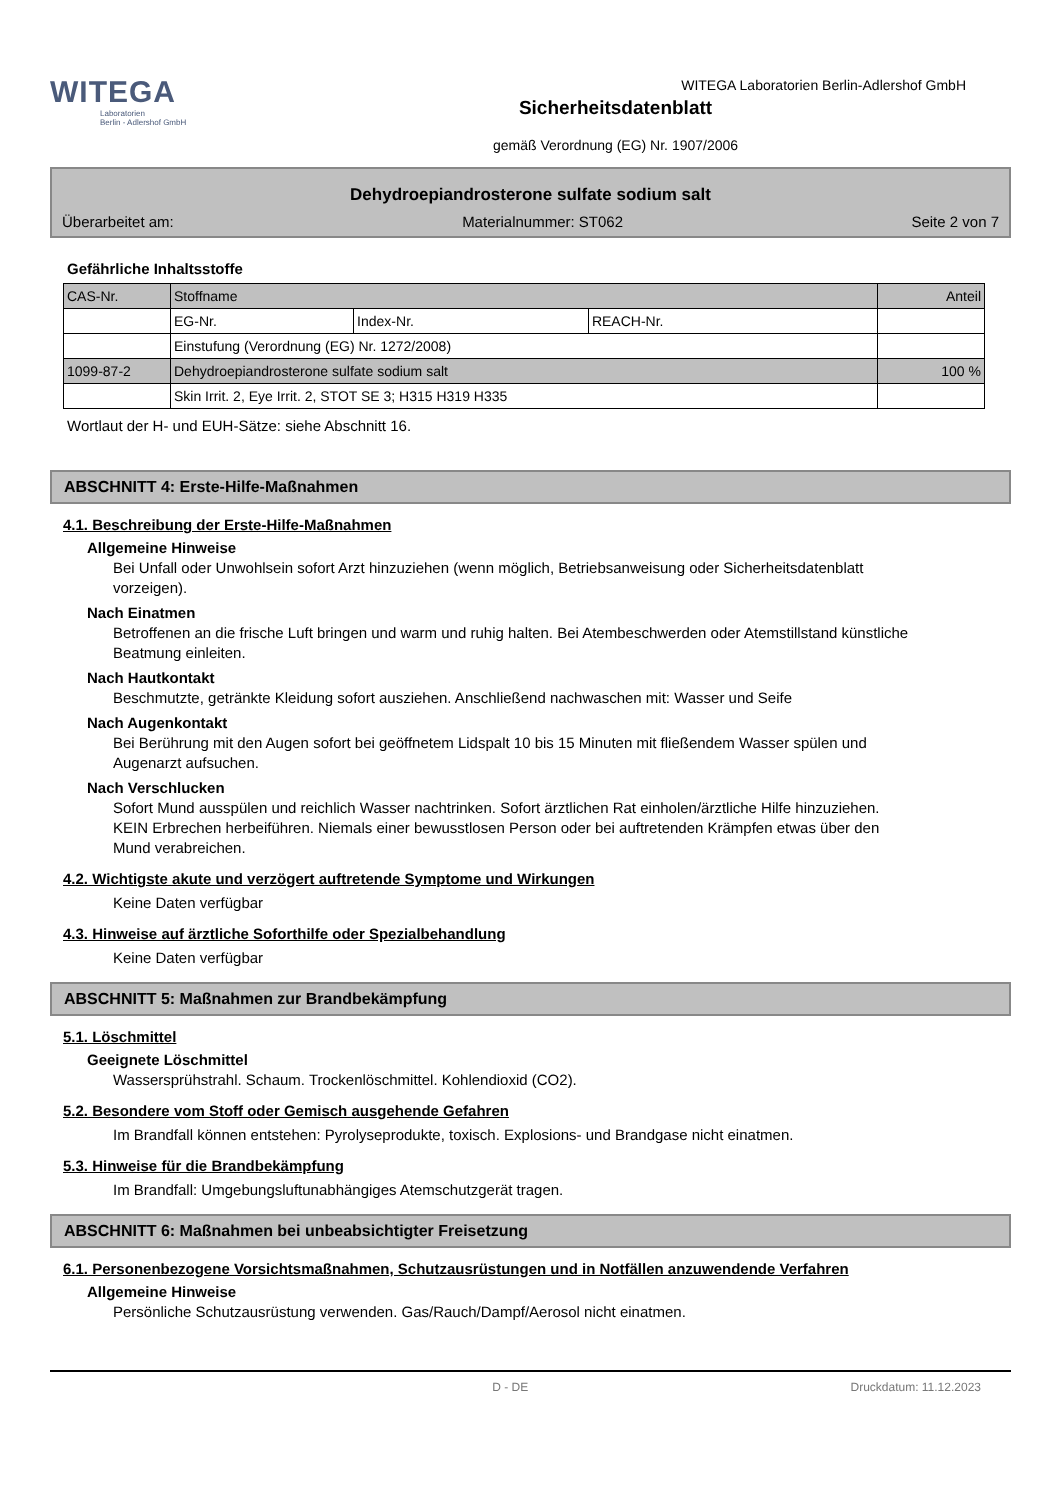WITEGA
Laboratorien
Berlin - Adlershof GmbH
WITEGA Laboratorien Berlin-Adlershof GmbH
Sicherheitsdatenblatt
gemäß Verordnung (EG) Nr. 1907/2006
Dehydroepiandrosterone sulfate sodium salt
Überarbeitet am: Materialnummer: ST062 Seite 2 von 7
Gefährliche Inhaltsstoffe
| CAS-Nr. | Stoffname | | | Anteil |
| | EG-Nr. | Index-Nr. | REACH-Nr. | |
| | Einstufung (Verordnung (EG) Nr. 1272/2008) | | | |
| 1099-87-2 | Dehydroepiandrosterone sulfate sodium salt | | | 100 % |
| | Skin Irrit. 2, Eye Irrit. 2, STOT SE 3; H315 H319 H335 | | | |
Wortlaut der H- und EUH-Sätze: siehe Abschnitt 16.
ABSCHNITT 4: Erste-Hilfe-Maßnahmen
4.1. Beschreibung der Erste-Hilfe-Maßnahmen
Allgemeine Hinweise
Bei Unfall oder Unwohlsein sofort Arzt hinzuziehen (wenn möglich, Betriebsanweisung oder Sicherheitsdatenblatt vorzeigen).
Nach Einatmen
Betroffenen an die frische Luft bringen und warm und ruhig halten. Bei Atembeschwerden oder Atemstillstand künstliche Beatmung einleiten.
Nach Hautkontakt
Beschmutzte, getränkte Kleidung sofort ausziehen. Anschließend nachwaschen mit: Wasser und Seife
Nach Augenkontakt
Bei Berührung mit den Augen sofort bei geöffnetem Lidspalt 10 bis 15 Minuten mit fließendem Wasser spülen und Augenarzt aufsuchen.
Nach Verschlucken
Sofort Mund ausspülen und reichlich Wasser nachtrinken. Sofort ärztlichen Rat einholen/ärztliche Hilfe hinzuziehen.
KEIN Erbrechen herbeiführen. Niemals einer bewusstlosen Person oder bei auftretenden Krämpfen etwas über den Mund verabreichen.
4.2. Wichtigste akute und verzögert auftretende Symptome und Wirkungen
Keine Daten verfügbar
4.3. Hinweise auf ärztliche Soforthilfe oder Spezialbehandlung
Keine Daten verfügbar
ABSCHNITT 5: Maßnahmen zur Brandbekämpfung
5.1. Löschmittel
Geeignete Löschmittel
Wassersprühstrahl. Schaum. Trockenlöschmittel. Kohlendioxid (CO2).
5.2. Besondere vom Stoff oder Gemisch ausgehende Gefahren
Im Brandfall können entstehen: Pyrolyseprodukte, toxisch. Explosions- und Brandgase nicht einatmen.
5.3. Hinweise für die Brandbekämpfung
Im Brandfall: Umgebungsluftunabhängiges Atemschutzgerät tragen.
ABSCHNITT 6: Maßnahmen bei unbeabsichtigter Freisetzung
6.1. Personenbezogene Vorsichtsmaßnahmen, Schutzausrüstungen und in Notfällen anzuwendende Verfahren
Allgemeine Hinweise
Persönliche Schutzausrüstung verwenden. Gas/Rauch/Dampf/Aerosol nicht einatmen.
D - DE Druckdatum: 11.12.2023